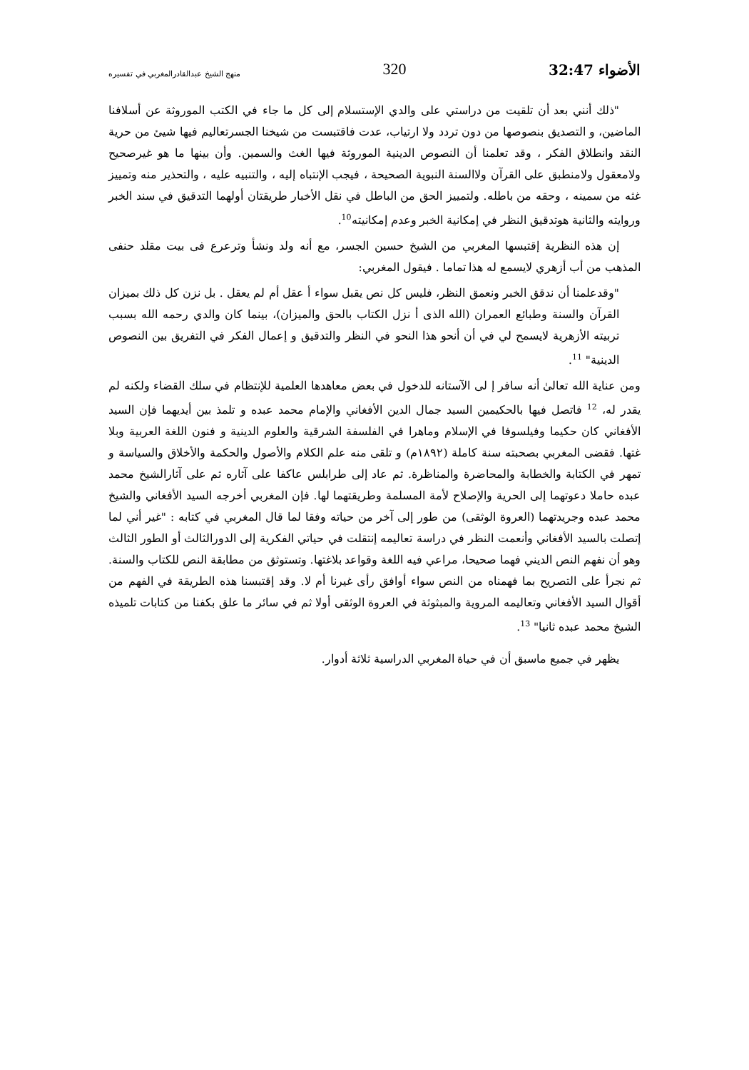الأضواء 32:47 320 منهج الشيخ عبدالقادرالمغربي في تفسيره
"ذلك أنني بعد أن تلقيت من دراستي على والدي الإستسلام إلى كل ما جاء في الكتب الموروثة عن أسلافنا الماضين، و التصديق بنصوصها من دون تردد ولا ارتياب، عدت فاقتبست من شيخنا الجسرتعاليم فيها شيئ من حرية النقد وانطلاق الفكر ، وقد تعلمنا أن النصوص الدينية الموروثة فيها الغث والسمين. وأن بينها ما هو غيرصحيح ولامعقول ولامنطبق على القرآن ولاالسنة النبوية الصحيحة ، فيجب الإنتباه إليه ، والتنبيه عليه ، والتحذير منه وتمييز غثه من سمينه ، وحقه من باطله. ولتمييز الحق من الباطل في نقل الأخبار طريقتان أولهما التدقيق في سند الخبر وروايته والثانية هوتدقيق النظر في إمكانية الخبر وعدم إمكانيته<sup>10</sup>.
إن هذه النظرية إقتبسها المغربي من الشيخ حسين الجسر، مع أنه ولد ونشأ وترعرع فى بيت مقلد حنفى المذهب من أب أزهري لايسمع له هذا تماما . فيقول المغربي:
"وقدعلمنا أن ندقق الخبر ونعمق النظر، فليس كل نص يقبل سواء أ عقل أم لم يعقل . بل نزن كل ذلك بميزان القرآن والسنة وطبائع العمران (الله الذى أ نزل الكتاب بالحق والميزان)، بينما كان والدي رحمه الله بسبب تربيته الأزهرية لايسمح لي في أن أنحو هذا النحو في النظر والتدقيق و إعمال الفكر في التفريق بين النصوص الدينية" <sup>11</sup>.
ومن عناية الله تعالىٰ أنه سافر إ لى الآستانه للدخول في بعض معاهدها العلمية للإنتظام في سلك القضاء ولكنه لم يقدر له، <sup>12</sup> فاتصل فيها بالحكيمين السيد جمال الدين الأفغاني والإمام محمد عبده و تلمذ بين أيديهما فإن السيد الأفغاني كان حكيما وفيلسوفا في الإسلام وماهرا في الفلسفة الشرقية والعلوم الدينية و فنون اللغة العربية وبلا غتها. فقضى المغربي بصحبته سنة كاملة (١٨٩٢م) و تلقى منه علم الكلام والأصول والحكمة والأخلاق والسياسة و تمهر في الكتابة والخطابة والمحاضرة والمناظرة. ثم عاد إلى طرابلس عاكفا على آثاره ثم على آثارالشيخ محمد عبده حاملا دعوتهما إلى الحرية والإصلاح لأمة المسلمة وطريقتهما لها. فإن المغربي أخرجه السيد الأفغاني والشيخ محمد عبده وجريدتهما (العروة الوثقى) من طور إلى آخر من حياته وفقا لما قال المغربي في كتابه : "غير أني لما إتصلت بالسيد الأفغاني وأنعمت النظر في دراسة تعاليمه إنتقلت في حياتي الفكرية إلى الدورالثالث أو الطور الثالث وهو أن نفهم النص الديني فهما صحيحا، مراعي فيه اللغة وقواعد بلاغتها. وتستوثق من مطابقة النص للكتاب والسنة. ثم نجرأ على التصريح بما فهمناه من النص سواء أوافق رأى غيرنا أم لا. وقد إقتبسنا هذه الطريقة في الفهم من أقوال السيد الأفغاني وتعاليمه المروية والمبثوثة في العروة الوثقى أولا ثم في سائر ما علق بكفنا من كتابات تلميذه الشيخ محمد عبده ثانيا" <sup>13</sup>.
يظهر في جميع ماسبق أن في حياة المغربي الدراسية ثلاثة أدوار.